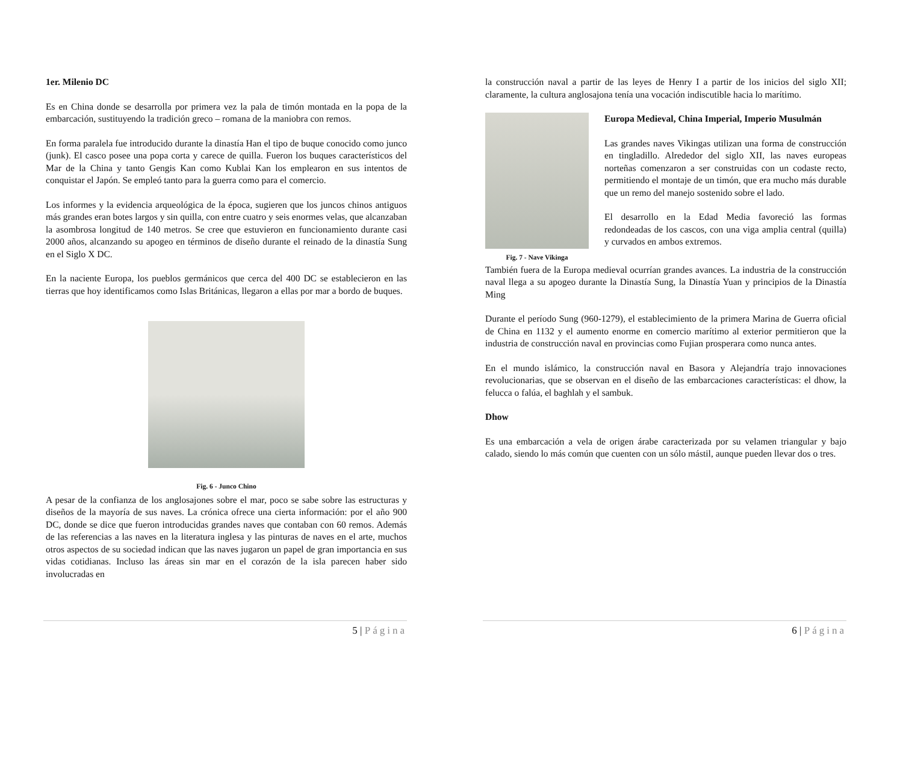1er. Milenio DC
Es en China donde se desarrolla por primera vez la pala de timón montada en la popa de la embarcación, sustituyendo la tradición greco – romana de la maniobra con remos.
En forma paralela fue introducido durante la dinastía Han el tipo de buque conocido como junco (junk). El casco posee una popa corta y carece de quilla. Fueron los buques característicos del Mar de la China y tanto Gengis Kan como Kublai Kan los emplearon en sus intentos de conquistar el Japón. Se empleó tanto para la guerra como para el comercio.
Los informes y la evidencia arqueológica de la época, sugieren que los juncos chinos antiguos más grandes eran botes largos y sin quilla, con entre cuatro y seis enormes velas, que alcanzaban la asombrosa longitud de 140 metros. Se cree que estuvieron en funcionamiento durante casi 2000 años, alcanzando su apogeo en términos de diseño durante el reinado de la dinastía Sung en el Siglo X DC.
En la naciente Europa, los pueblos germánicos que cerca del 400 DC se establecieron en las tierras que hoy identificamos como Islas Británicas, llegaron a ellas por mar a bordo de buques.
Fig. 6 - Junco Chino
A pesar de la confianza de los anglosajones sobre el mar, poco se sabe sobre las estructuras y diseños de la mayoría de sus naves. La crónica ofrece una cierta información: por el año 900 DC, donde se dice que fueron introducidas grandes naves que contaban con 60 remos. Además de las referencias a las naves en la literatura inglesa y las pinturas de naves en el arte, muchos otros aspectos de su sociedad indican que las naves jugaron un papel de gran importancia en sus vidas cotidianas. Incluso las áreas sin mar en el corazón de la isla parecen haber sido involucradas en
5 | Página
la construcción naval a partir de las leyes de Henry I a partir de los inicios del siglo XII; claramente, la cultura anglosajona tenía una vocación indiscutible hacia lo marítimo.
Fig. 7 - Nave Vikinga
Europa Medieval, China Imperial, Imperio Musulmán
Las grandes naves Vikingas utilizan una forma de construcción en tingladillo. Alrededor del siglo XII, las naves europeas norteñas comenzaron a ser construidas con un codaste recto, permitiendo el montaje de un timón, que era mucho más durable que un remo del manejo sostenido sobre el lado.
El desarrollo en la Edad Media favoreció las formas redondeadas de los cascos, con una viga amplia central (quilla) y curvados en ambos extremos.
También fuera de la Europa medieval ocurrían grandes avances. La industria de la construcción naval llega a su apogeo durante la Dinastía Sung, la Dinastía Yuan y principios de la Dinastía Ming
Durante el período Sung (960-1279), el establecimiento de la primera Marina de Guerra oficial de China en 1132 y el aumento enorme en comercio marítimo al exterior permitieron que la industria de construcción naval en provincias como Fujian prosperara como nunca antes.
En el mundo islámico, la construcción naval en Basora y Alejandría trajo innovaciones revolucionarias, que se observan en el diseño de las embarcaciones características: el dhow, la felucca o falúa, el baghlah y el sambuk.
Dhow
Es una embarcación a vela de origen árabe caracterizada por su velamen triangular y bajo calado, siendo lo más común que cuenten con un sólo mástil, aunque pueden llevar dos o tres.
6 | Página